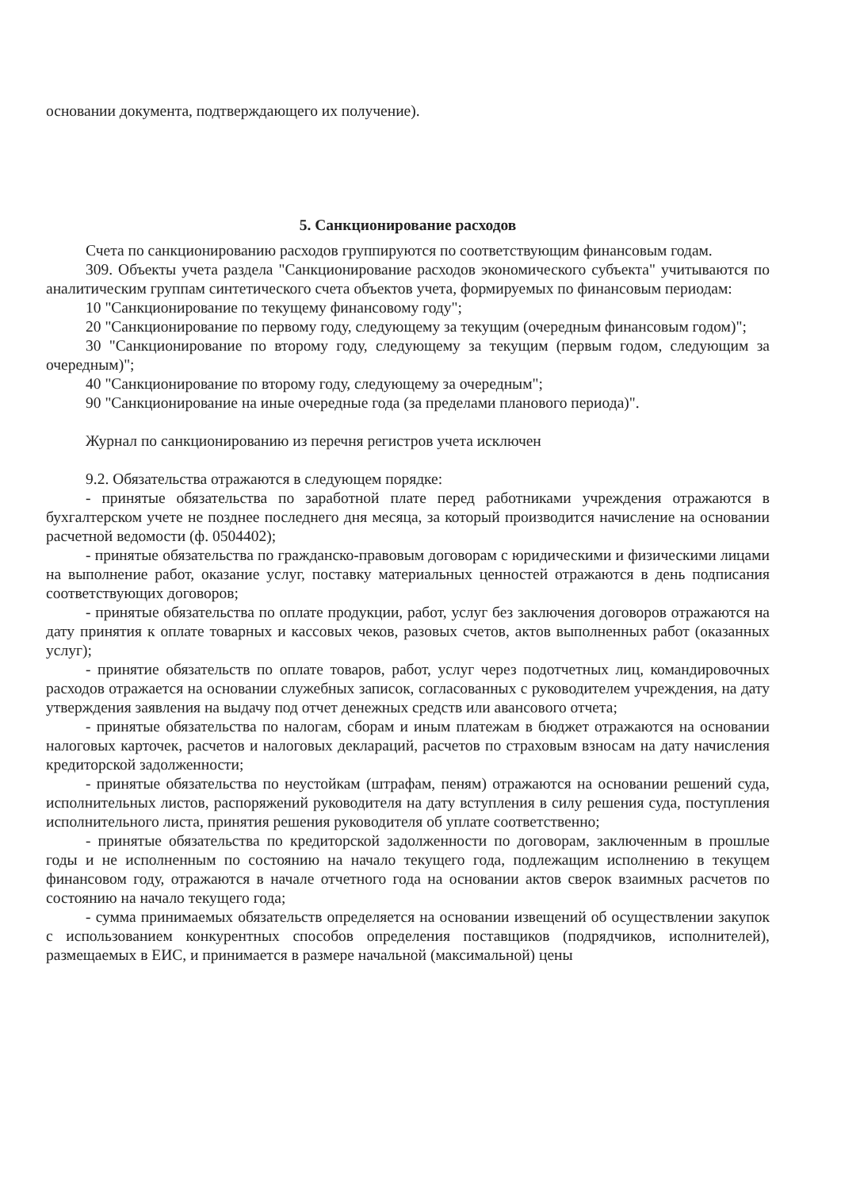основании документа, подтверждающего их получение).
5. Санкционирование расходов
Счета по санкционированию расходов группируются по соответствующим финансовым годам.
309. Объекты учета раздела "Санкционирование расходов экономического субъекта" учитываются по аналитическим группам синтетического счета объектов учета, формируемых по финансовым периодам:
10 "Санкционирование по текущему финансовому году";
20 "Санкционирование по первому году, следующему за текущим (очередным финансовым годом)";
30 "Санкционирование по второму году, следующему за текущим (первым годом, следующим за очередным)";
40 "Санкционирование по второму году, следующему за очередным";
90 "Санкционирование на иные очередные года (за пределами планового периода)".
Журнал по санкционированию из перечня регистров учета исключен
9.2. Обязательства отражаются в следующем порядке:
- принятые обязательства по заработной плате перед работниками учреждения отражаются в бухгалтерском учете не позднее последнего дня месяца, за который производится начисление на основании расчетной ведомости (ф. 0504402);
- принятые обязательства по гражданско-правовым договорам с юридическими и физическими лицами на выполнение работ, оказание услуг, поставку материальных ценностей отражаются в день подписания соответствующих договоров;
- принятые обязательства по оплате продукции, работ, услуг без заключения договоров отражаются на дату принятия к оплате товарных и кассовых чеков, разовых счетов, актов выполненных работ (оказанных услуг);
- принятие обязательств по оплате товаров, работ, услуг через подотчетных лиц, командировочных расходов отражается на основании служебных записок, согласованных с руководителем учреждения, на дату утверждения заявления на выдачу под отчет денежных средств или авансового отчета;
- принятые обязательства по налогам, сборам и иным платежам в бюджет отражаются на основании налоговых карточек, расчетов и налоговых деклараций, расчетов по страховым взносам на дату начисления кредиторской задолженности;
- принятые обязательства по неустойкам (штрафам, пеням) отражаются на основании решений суда, исполнительных листов, распоряжений руководителя на дату вступления в силу решения суда, поступления исполнительного листа, принятия решения руководителя об уплате соответственно;
- принятые обязательства по кредиторской задолженности по договорам, заключенным в прошлые годы и не исполненным по состоянию на начало текущего года, подлежащим исполнению в текущем финансовом году, отражаются в начале отчетного года на основании актов сверок взаимных расчетов по состоянию на начало текущего года;
- сумма принимаемых обязательств определяется на основании извещений об осуществлении закупок с использованием конкурентных способов определения поставщиков (подрядчиков, исполнителей), размещаемых в ЕИС, и принимается в размере начальной (максимальной) цены